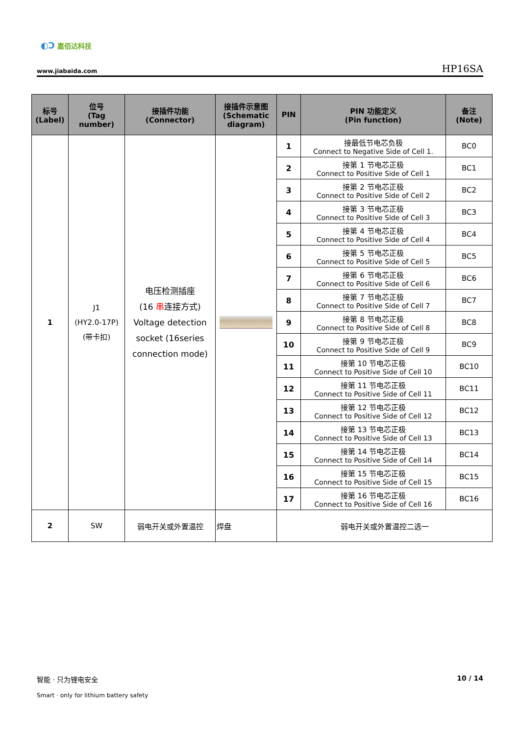◐Ɔ 嘉佰达科技
www.jiabaida.com HP16SA
| 标号 (Label) | 位号 (Tag number) | 接插件功能 (Connector) | 接插件示意图 (Schematic diagram) | PIN | PIN 功能定义 (Pin function) | 备注 (Note) |
| --- | --- | --- | --- | --- | --- | --- |
| 1 | J1 (HY2.0-17P) (带卡扣) | 电压检测插座 (16 串 连接方式) Voltage detection socket (16series connection mode) | | 1 | 接最低节电芯负极 Connect to Negative Side of Cell 1. | BC0 |
| | | | | 2 | 接第 1 节电芯正极 Connect to Positive Side of Cell 1 | BC1 |
| | | | | 3 | 接第 2 节电芯正极 Connect to Positive Side of Cell 2 | BC2 |
| | | | | 4 | 接第 3 节电芯正极 Connect to Positive Side of Cell 3 | BC3 |
| | | | | 5 | 接第 4 节电芯正极 Connect to Positive Side of Cell 4 | BC4 |
| | | | | 6 | 接第 5 节电芯正极 Connect to Positive Side of Cell 5 | BC5 |
| | | | | 7 | 接第 6 节电芯正极 Connect to Positive Side of Cell 6 | BC6 |
| | | | | 8 | 接第 7 节电芯正极 Connect to Positive Side of Cell 7 | BC7 |
| | | | | 9 | 接第 8 节电芯正极 Connect to Positive Side of Cell 8 | BC8 |
| | | | | 10 | 接第 9 节电芯正极 Connect to Positive Side of Cell 9 | BC9 |
| | | | | 11 | 接第 10 节电芯正极 Connect to Positive Side of Cell 10 | BC10 |
| | | | | 12 | 接第 11 节电芯正极 Connect to Positive Side of Cell 11 | BC11 |
| | | | | 13 | 接第 12 节电芯正极 Connect to Positive Side of Cell 12 | BC12 |
| | | | | 14 | 接第 13 节电芯正极 Connect to Positive Side of Cell 13 | BC13 |
| | | | | 15 | 接第 14 节电芯正极 Connect to Positive Side of Cell 14 | BC14 |
| | | | | 16 | 接第 15 节电芯正极 Connect to Positive Side of Cell 15 | BC15 |
| | | | | 17 | 接第 16 节电芯正极 Connect to Positive Side of Cell 16 | BC16 |
| 2 | SW | 弱电开关或外置温控 | 焊盘 | 弱电开关或外置温控二选一 | | |
智能 · 只为锂电安全
Smart · only for lithium battery safety
10 / 14